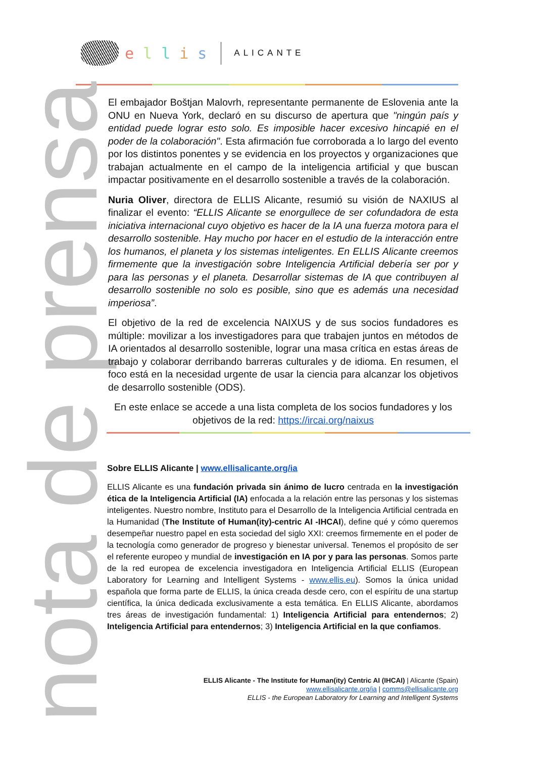ellis
ALICANTE
nota de prensa
El embajador Boštjan Malovrh, representante permanente de Eslovenia ante la ONU en Nueva York, declaró en su discurso de apertura que "ningún país y entidad puede lograr esto solo. Es imposible hacer excesivo hincapié en el poder de la colaboración". Esta afirmación fue corroborada a lo largo del evento por los distintos ponentes y se evidencia en los proyectos y organizaciones que trabajan actualmente en el campo de la inteligencia artificial y que buscan impactar positivamente en el desarrollo sostenible a través de la colaboración.
Nuria Oliver, directora de ELLIS Alicante, resumió su visión de NAXIUS al finalizar el evento: “ELLIS Alicante se enorgullece de ser cofundadora de esta iniciativa internacional cuyo objetivo es hacer de la IA una fuerza motora para el desarrollo sostenible. Hay mucho por hacer en el estudio de la interacción entre los humanos, el planeta y los sistemas inteligentes. En ELLIS Alicante creemos firmemente que la investigación sobre Inteligencia Artificial debería ser por y para las personas y el planeta. Desarrollar sistemas de IA que contribuyen al desarrollo sostenible no solo es posible, sino que es además una necesidad imperiosa”.
El objetivo de la red de excelencia NAIXUS y de sus socios fundadores es múltiple: movilizar a los investigadores para que trabajen juntos en métodos de IA orientados al desarrollo sostenible, lograr una masa crítica en estas áreas de trabajo y colaborar derribando barreras culturales y de idioma. En resumen, el foco está en la necesidad urgente de usar la ciencia para alcanzar los objetivos de desarrollo sostenible (ODS).
En este enlace se accede a una lista completa de los socios fundadores y los objetivos de la red: https://ircai.org/naixus
Sobre ELLIS Alicante | www.ellisalicante.org/ia
ELLIS Alicante es una fundación privada sin ánimo de lucro centrada en la investigación ética de la Inteligencia Artificial (IA) enfocada a la relación entre las personas y los sistemas inteligentes. Nuestro nombre, Instituto para el Desarrollo de la Inteligencia Artificial centrada en la Humanidad (The Institute of Human(ity)-centric AI -IHCAI), define qué y cómo queremos desempeñar nuestro papel en esta sociedad del siglo XXI: creemos firmemente en el poder de la tecnología como generador de progreso y bienestar universal. Tenemos el propósito de ser el referente europeo y mundial de investigación en IA por y para las personas. Somos parte de la red europea de excelencia investigadora en Inteligencia Artificial ELLIS (European Laboratory for Learning and Intelligent Systems - www.ellis.eu). Somos la única unidad española que forma parte de ELLIS, la única creada desde cero, con el espíritu de una startup científica, la única dedicada exclusivamente a esta temática. En ELLIS Alicante, abordamos tres áreas de investigación fundamental: 1) Inteligencia Artificial para entendernos; 2) Inteligencia Artificial para entendernos; 3) Inteligencia Artificial en la que confiamos.
ELLIS Alicante - The Institute for Human(ity) Centric AI (IHCAI) | Alicante (Spain)
www.ellisalicante.org/ia | comms@ellisalicante.org
ELLIS - the European Laboratory for Learning and Intelligent Systems